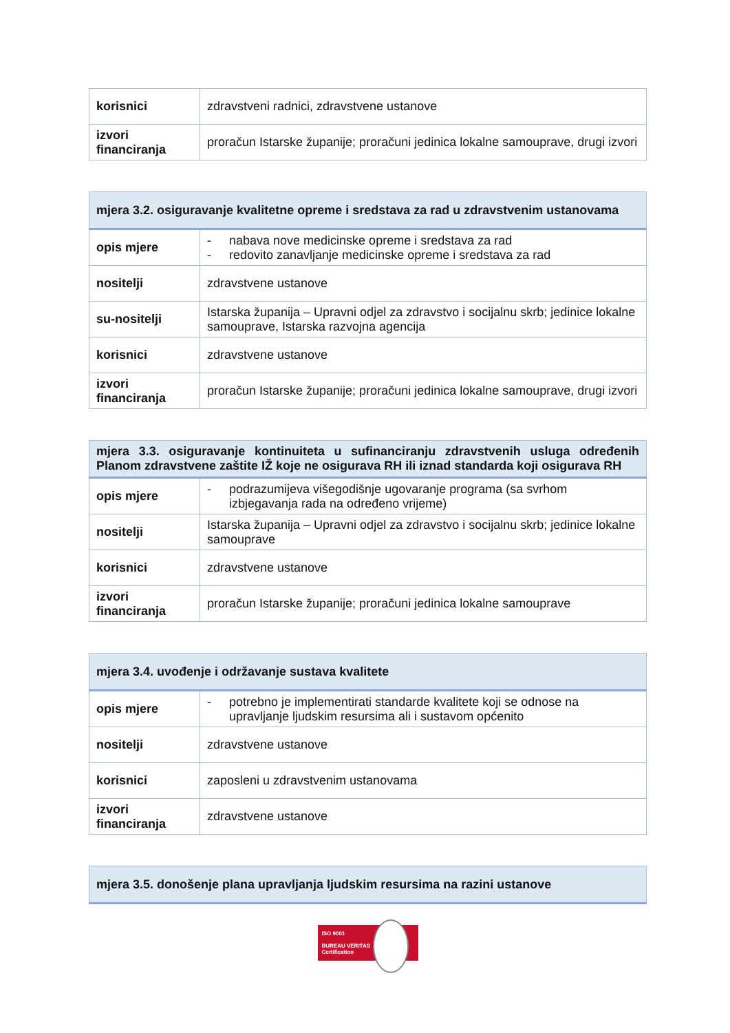| korisnici | zdravstveni radnici, zdravstvene ustanove |
| izvori financiranja | proračun Istarske županije; proračuni jedinica lokalne samouprave, drugi izvori |
| mjera 3.2. osiguravanje kvalitetne opreme i sredstava za rad u zdravstvenim ustanovama | |
| --- | --- |
| opis mjere | - nabava nove medicinske opreme i sredstava za rad - redovito zanavljanje medicinske opreme i sredstava za rad |
| nositelji | zdravstvene ustanove |
| su-nositelji | Istarska županija – Upravni odjel za zdravstvo i socijalnu skrb; jedinice lokalne samouprave, Istarska razvojna agencija |
| korisnici | zdravstvene ustanove |
| izvori financiranja | proračun Istarske županije; proračuni jedinica lokalne samouprave, drugi izvori |
| mjera 3.3. osiguravanje kontinuiteta u sufinanciranju zdravstvenih usluga određenih Planom zdravstvene zaštite IŽ koje ne osigurava RH ili iznad standarda koji osigurava RH | |
| --- | --- |
| opis mjere | - podrazumijeva višegodišnje ugovaranje programa (sa svrhom izbjegavanja rada na određeno vrijeme) |
| nositelji | Istarska županija – Upravni odjel za zdravstvo i socijalnu skrb; jedinice lokalne samouprave |
| korisnici | zdravstvene ustanove |
| izvori financiranja | proračun Istarske županije; proračuni jedinica lokalne samouprave |
| mjera 3.4. uvođenje i održavanje sustava kvalitete | |
| --- | --- |
| opis mjere | - potrebno je implementirati standarde kvalitete koji se odnose na upravljanje ljudskim resursima ali i sustavom općenito |
| nositelji | zdravstvene ustanove |
| korisnici | zaposleni u zdravstvenim ustanovama |
| izvori financiranja | zdravstvene ustanove |
| mjera 3.5. donošenje plana upravljanja ljudskim resursima na razini ustanove |
| --- |
ISO 9001
BUREAU VERITAS
Certification